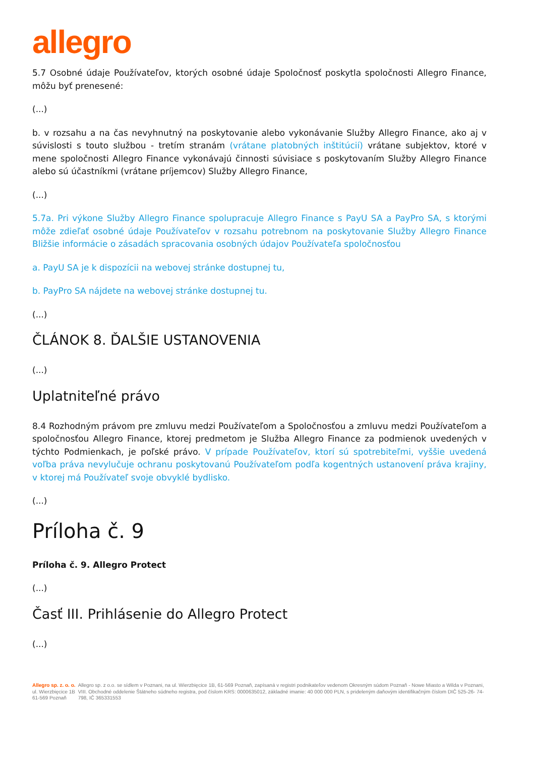allegro
5.7 Osobné údaje Používateľov, ktorých osobné údaje Spoločnosť poskytla spoločnosti Allegro Finance, môžu byť prenesené:
(...)
b. v rozsahu a na čas nevyhnutný na poskytovanie alebo vykonávanie Služby Allegro Finance, ako aj v súvislosti s touto službou - tretím stranám (vrátane platobných inštitúcií) vrátane subjektov, ktoré v mene spoločnosti Allegro Finance vykonávajú činnosti súvisiace s poskytovaním Služby Allegro Finance alebo sú účastníkmi (vrátane príjemcov) Služby Allegro Finance,
(...)
5.7a. Pri výkone Služby Allegro Finance spolupracuje Allegro Finance s PayU SA a PayPro SA, s ktorými môže zdieľať osobné údaje Používateľov v rozsahu potrebnom na poskytovanie Služby Allegro Finance Bližšie informácie o zásadách spracovania osobných údajov Používateľa spoločnosťou
a. PayU SA je k dispozícii na webovej stránke dostupnej tu,
b. PayPro SA nájdete na webovej stránke dostupnej tu.
(...)
ČLÁNOK 8. ĎALŠIE USTANOVENIA
(...)
Uplatniteľné právo
8.4 Rozhodným právom pre zmluvu medzi Používateľom a Spoločnosťou a zmluvu medzi Používateľom a spoločnosťou Allegro Finance, ktorej predmetom je Služba Allegro Finance za podmienok uvedených v týchto Podmienkach, je poľské právo. V prípade Používateľov, ktorí sú spotrebiteľmi, vyššie uvedená voľba práva nevylučuje ochranu poskytovanú Používateľom podľa kogentných ustanovení práva krajiny, v ktorej má Používateľ svoje obvyklé bydlisko.
(...)
Príloha č. 9
Príloha č. 9. Allegro Protect
(...)
Časť III. Prihlásenie do Allegro Protect
(...)
Allegro sp. z. o. o.
ul. Wierzbięcice 1B
61-569 Poznaň
Allegro sp. z o.o. se sídlem v Poznani, na ul. Wierzbięcice 1B, 61-569 Poznaň, zapísaná v registri podnikateľov vedenom Okresným súdom Poznaň - Nowe Miasto a Wilda v Poznani, VIII. Obchodné oddelenie Štátneho súdneho registra, pod číslom KRS: 0000635012, základné imanie: 40 000 000 PLN, s prideleným daňovým identifikačným číslom DIČ 525-26- 74-798, IČ 365331553